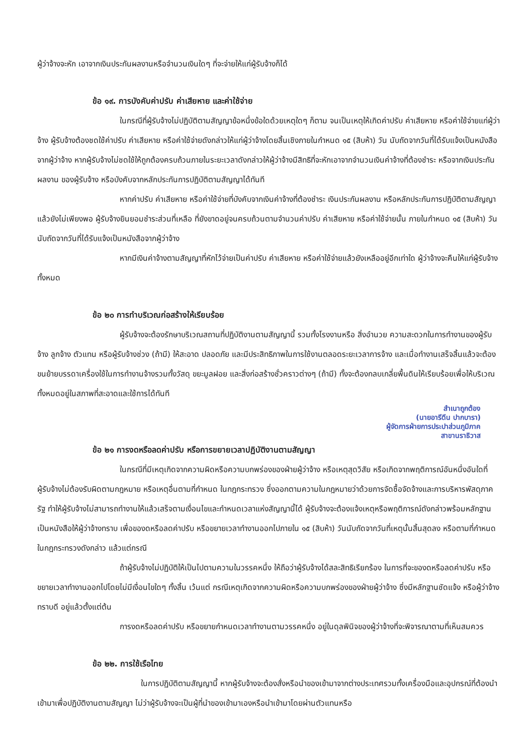ผู้ว่าจ้างจะหัก เอาจากเงินประกันผลงานหรือจำนวนเงินใดๆ ที่จะจ่ายให้แก่ผู้รับจ้างก็ได้
ข้อ ๑๙. การบังคับค่าปรับ ค่าเสียหาย และค่าใช้จ่าย
ในกรณีที่ผู้รับจ้างไม่ปฏิบัติตามสัญญาข้อหนึ่งข้อใดด้วยเหตุใดๆ ก็ตาม จนเป็นเหตุให้เกิดค่าปรับ ค่าเสียหาย หรือค่าใช้จ่ายแก่ผู้ว่าจ้าง ผู้รับจ้างต้องชดใช้ค่าปรับ ค่าเสียหาย หรือค่าใช้จ่ายดังกล่าวให้แก่ผู้ว่าจ้างโดยสิ้นเชิงภายในกำหนด ๑๕ (สิบห้า) วัน นับถัดจากวันที่ได้รับแจ้งเป็นหนังสือจากผู้ว่าจ้าง หากผู้รับจ้างไม่ชดใช้ให้ถูกต้องครบถ้วนภายในระยะเวลาดังกล่าวให้ผู้ว่าจ้างมีสิทธิที่จะหักเอาจากจำนวนเงินค่าจ้างที่ต้องชำระ หรือจากเงินประกันผลงาน ของผู้รับจ้าง หรือบังคับจากหลักประกันการปฏิบัติตามสัญญาได้ทันที
หากค่าปรับ ค่าเสียหาย หรือค่าใช้จ่ายที่บังคับจากเงินค่าจ้างที่ต้องชำระ เงินประกันผลงาน หรือหลักประกันการปฏิบัติตามสัญญาแล้วยังไม่เพียงพอ ผู้รับจ้างยินยอมชำระส่วนที่เหลือ ที่ยังขาดอยู่จนครบถ้วนตามจำนวนค่าปรับ ค่าเสียหาย หรือค่าใช้จ่ายนั้น ภายในกำหนด ๑๕ (สิบห้า) วัน นับถัดจากวันที่ได้รับแจ้งเป็นหนังสือจากผู้ว่าจ้าง
หากมีเงินค่าจ้างตามสัญญาที่หักไว้จ่ายเป็นค่าปรับ ค่าเสียหาย หรือค่าใช้จ่ายแล้วยังเหลืออยู่อีกเท่าใด ผู้ว่าจ้างจะคืนให้แก่ผู้รับจ้างทั้งหมด
ข้อ ๒๐ การทำบริเวณก่อสร้างให้เรียบร้อย
ผู้รับจ้างจะต้องรักษาบริเวณสถานที่ปฏิบัติงานตามสัญญานี้ รวมทั้งโรงงานหรือ สิ่งอำนวย ความสะดวกในการทำงานของผู้รับจ้าง ลูกจ้าง ตัวแทน หรือผู้รับจ้างช่วง (ถ้ามี) ให้สะอาด ปลอดภัย และมีประสิทธิภาพในการใช้งานตลอดระยะเวลาการจ้าง และเมื่อทำงานเสร็จสิ้นแล้วจะต้องขนย้ายบรรดาเครื่องใช้ในการทำงานจ้างรวมทั้งวัสดุ ขยะมูลฝอย และสิ่งก่อสร้างชั่วคราวต่างๆ (ถ้ามี) ทั้งจะต้องกลบเกลี่ยพื้นดินให้เรียบร้อยเพื่อให้บริเวณทั้งหมดอยู่ในสภาพที่สะอาดและใช้การได้ทันที
สำเนาถูกต้อง
(นายอารีดีน ปากบารา)
ผู้จัดการฝ่ายการประปาส่วนภูมิภาค
สาขานราธิวาส
ข้อ ๒๑ การงดหรือลดค่าปรับ หรือการขยายเวลาปฏิบัติงานตามสัญญา
ในกรณีที่มีเหตุเกิดจากความผิดหรือความบกพร่องของฝ่ายผู้ว่าจ้าง หรือเหตุสุดวิสัย หรือเกิดจากพฤติการณ์อันหนึ่งอันใดที่ผู้รับจ้างไม่ต้องรับผิดตามกฎหมาย หรือเหตุอื่นตามที่กำหนด ในกฎกระทรวง ซึ่งออกตามความในกฎหมายว่าด้วยการจัดซื้อจัดจ้างและการบริหารพัสดุภาครัฐ ทำให้ผู้รับจ้างไม่สามารถทำงานให้แล้วเสร็จตามเงื่อนไขและกำหนดเวลาแห่งสัญญานี้ได้ ผู้รับจ้างจะต้องแจ้งเหตุหรือพฤติการณ์ดังกล่าวพร้อมหลักฐานเป็นหนังสือให้ผู้ว่าจ้างทราบ เพื่อของดหรือลดค่าปรับ หรือขยายเวลาทำงานออกไปภายใน ๑๕ (สิบห้า) วันนับถัดจากวันที่เหตุนั้นสิ้นสุดลง หรือตามที่กำหนดในกฎกระทรวงดังกล่าว แล้วแต่กรณี
ถ้าผู้รับจ้างไม่ปฏิบัติให้เป็นไปตามความในวรรคหนึ่ง ให้ถือว่าผู้รับจ้างได้สละสิทธิเรียกร้อง ในการที่จะของดหรือลดค่าปรับ หรือขยายเวลาทำงานออกไปโดยไม่มีเงื่อนไขใดๆ ทั้งสิ้น เว้นแต่ กรณีเหตุเกิดจากความผิดหรือความบกพร่องของฝ่ายผู้ว่าจ้าง ซึ่งมีหลักฐานชัดแจ้ง หรือผู้ว่าจ้างทราบดี อยู่แล้วตั้งแต่ต้น
การงดหรือลดค่าปรับ หรือขยายกำหนดเวลาทำงานตามวรรคหนึ่ง อยู่ในดุลพินิจของผู้ว่าจ้างที่จะพิจารณาตามที่เห็นสมควร
ข้อ ๒๒. การใช้เรือไทย
ในการปฏิบัติตามสัญญานี้ หากผู้รับจ้างจะต้องสั่งหรือนำของเข้ามาจากต่างประเทศรวมทั้งเครื่องมือและอุปกรณ์ที่ต้องนำเข้ามาเพื่อปฏิบัติงานตามสัญญา ไม่ว่าผู้รับจ้างจะเป็นผู้ที่นำของเข้ามาเองหรือนำเข้ามาโดยผ่านตัวแทนหรือ